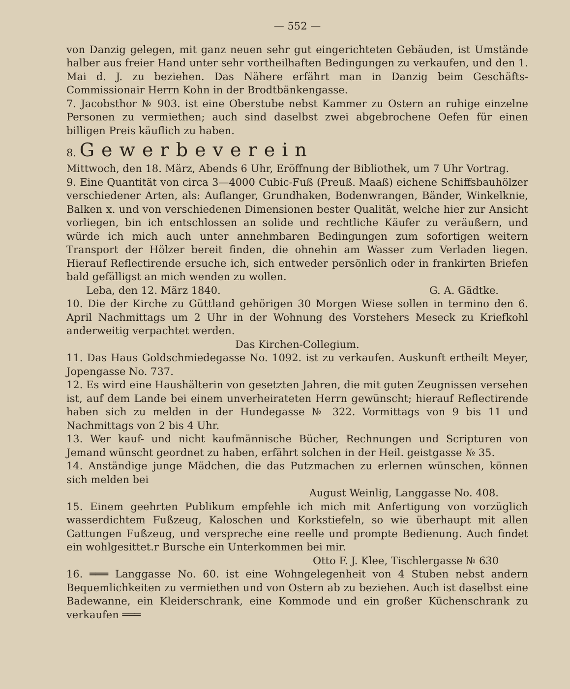— 552 —
von Danzig gelegen, mit ganz neuen sehr gut eingerichteten Gebäuden, ist Umstände halber aus freier Hand unter sehr vortheilhaften Bedingungen zu verkaufen, und den 1. Mai d. J. zu beziehen. Das Nähere erfährt man in Danzig beim Geschäfts-Commissionair Herrn Kohn in der Brodtbänkengasse.
7. Jacobsthor № 903. ist eine Oberstube nebst Kammer zu Ostern an ruhige einzelne Personen zu vermiethen; auch sind daselbst zwei abgebrochene Oefen für einen billigen Preis käuflich zu haben.
8. Gewerbeverein
Mittwoch, den 18. März, Abends 6 Uhr, Eröffnung der Bibliothek, um 7 Uhr Vortrag.
9. Eine Quantität von circa 3—4000 Cubic-Fuß (Preuß. Maaß) eichene Schiffsbauhölzer verschiedener Arten, als: Auflanger, Grundhaken, Bodenwrangen, Bänder, Winkelknie, Balken x. und von verschiedenen Dimensionen bester Qualität, welche hier zur Ansicht vorliegen, bin ich entschlossen an solide und rechtliche Käufer zu veräußern, und würde ich mich auch unter annehmbaren Bedingungen zum sofortigen weitern Transport der Hölzer bereit finden, die ohnehin am Wasser zum Verladen liegen. Hierauf Reflectirende ersuche ich, sich entweder persönlich oder in frankirten Briefen bald gefälligst an mich wenden zu wollen.
Leba, den 12. März 1840. G. A. Gädtke.
10. Die der Kirche zu Güttland gehörigen 30 Morgen Wiese sollen in termino den 6. April Nachmittags um 2 Uhr in der Wohnung des Vorstehers Meseck zu Kriefkohl anderweitig verpachtet werden.
Das Kirchen-Collegium.
11. Das Haus Goldschmiedegasse No. 1092. ist zu verkaufen. Auskunft ertheilt Meyer, Jopengasse No. 737.
12. Es wird eine Haushälterin von gesetzten Jahren, die mit guten Zeugnissen versehen ist, auf dem Lande bei einem unverheirateten Herrn gewünscht; hierauf Reflectirende haben sich zu melden in der Hundegasse № 322. Vormittags von 9 bis 11 und Nachmittags von 2 bis 4 Uhr.
13. Wer kauf- und nicht kaufmännische Bücher, Rechnungen und Scripturen von Jemand wünscht geordnet zu haben, erfährt solchen in der Heil. geistgasse № 35.
14. Anständige junge Mädchen, die das Putzmachen zu erlernen wünschen, können sich melden bei
August Weinlig, Langgasse No. 408.
15. Einem geehrten Publikum empfehle ich mich mit Anfertigung von vorzüglich wasserdichtem Fußzeug, Kaloschen und Korkstiefeln, so wie überhaupt mit allen Gattungen Fußzeug, und verspreche eine reelle und prompte Bedienung. Auch findet ein wohlgesittet.r Bursche ein Unterkommen bei mir.
Otto F. J. Klee, Tischlergasse № 630
16. ═══ Langgasse No. 60. ist eine Wohngelegenheit von 4 Stuben nebst andern Bequemlichkeiten zu vermiethen und von Ostern ab zu beziehen. Auch ist daselbst eine Badewanne, ein Kleiderschrank, eine Kommode und ein großer Küchenschrank zu verkaufen ═══